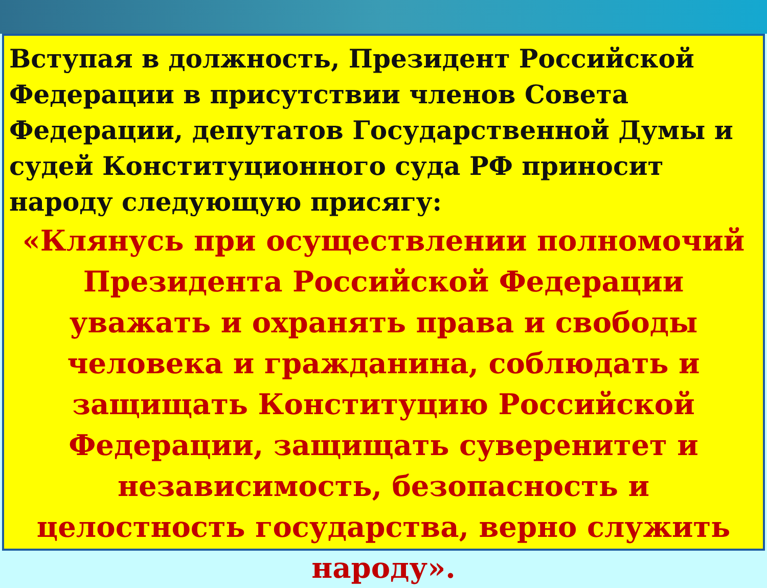Вступая в должность, Президент Российской Федерации в присутствии членов Совета Федерации, депутатов Государственной Думы и судей Конституционного суда РФ приносит народу следующую присягу:
«Клянусь при осуществлении полномочий Президента Российской Федерации уважать и охранять права и свободы человека и гражданина, соблюдать и защищать Конституцию Российской Федерации, защищать суверенитет и независимость, безопасность и целостность государства, верно служить народу».